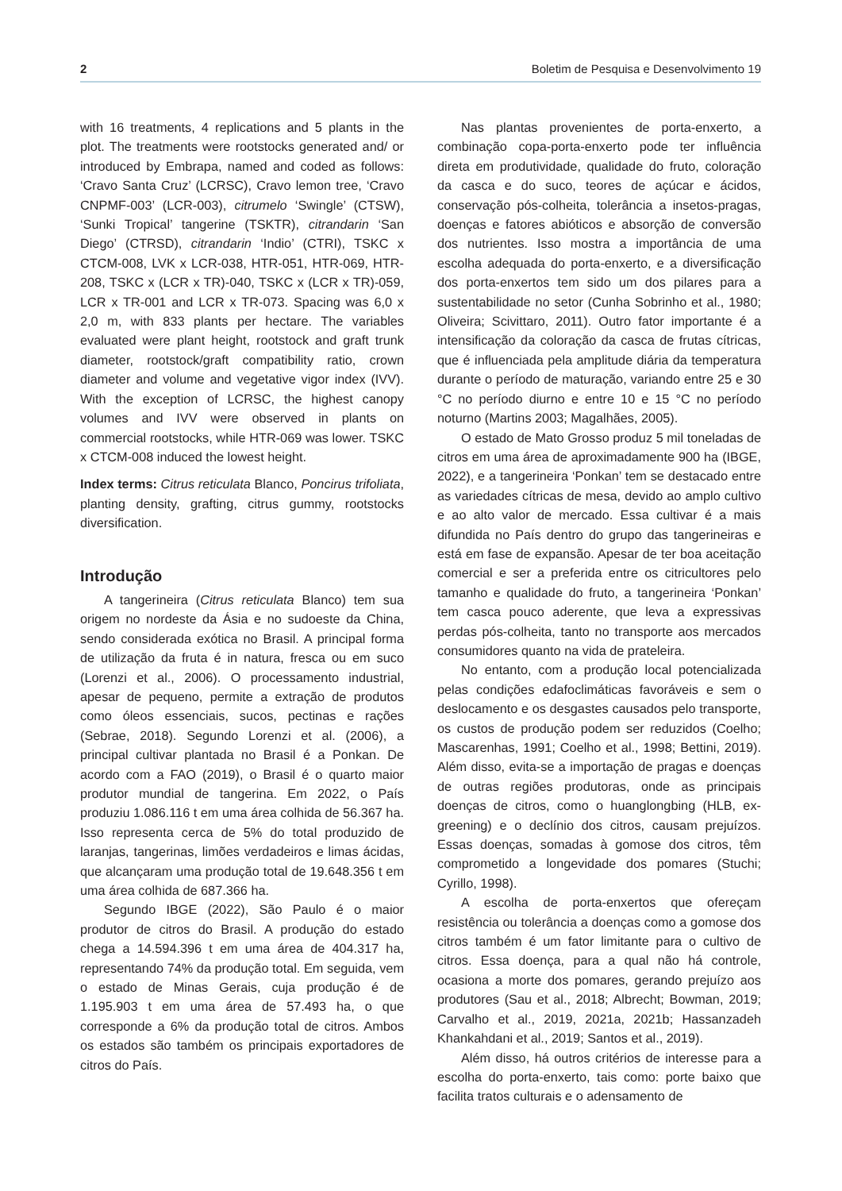2 Boletim de Pesquisa e Desenvolvimento 19
with 16 treatments, 4 replications and 5 plants in the plot. The treatments were rootstocks generated and/ or introduced by Embrapa, named and coded as follows: ‘Cravo Santa Cruz’ (LCRSC), Cravo lemon tree, ‘Cravo CNPMF-003’ (LCR-003), citrumelo ‘Swingle’ (CTSW), ‘Sunki Tropical’ tangerine (TSKTR), citrandarin ‘San Diego’ (CTRSD), citrandarin ‘Indio’ (CTRI), TSKC x CTCM-008, LVK x LCR-038, HTR-051, HTR-069, HTR-208, TSKC x (LCR x TR)-040, TSKC x (LCR x TR)-059, LCR x TR-001 and LCR x TR-073. Spacing was 6,0 x 2,0 m, with 833 plants per hectare. The variables evaluated were plant height, rootstock and graft trunk diameter, rootstock/graft compatibility ratio, crown diameter and volume and vegetative vigor index (IVV). With the exception of LCRSC, the highest canopy volumes and IVV were observed in plants on commercial rootstocks, while HTR-069 was lower. TSKC x CTCM-008 induced the lowest height.
Index terms: Citrus reticulata Blanco, Poncirus trifoliata, planting density, grafting, citrus gummy, rootstocks diversification.
Introdução
A tangerineira (Citrus reticulata Blanco) tem sua origem no nordeste da Ásia e no sudoeste da China, sendo considerada exótica no Brasil. A principal forma de utilização da fruta é in natura, fresca ou em suco (Lorenzi et al., 2006). O processamento industrial, apesar de pequeno, permite a extração de produtos como óleos essenciais, sucos, pectinas e rações (Sebrae, 2018). Segundo Lorenzi et al. (2006), a principal cultivar plantada no Brasil é a Ponkan. De acordo com a FAO (2019), o Brasil é o quarto maior produtor mundial de tangerina. Em 2022, o País produziu 1.086.116 t em uma área colhida de 56.367 ha. Isso representa cerca de 5% do total produzido de laranjas, tangerinas, limões verdadeiros e limas ácidas, que alcançaram uma produção total de 19.648.356 t em uma área colhida de 687.366 ha.
Segundo IBGE (2022), São Paulo é o maior produtor de citros do Brasil. A produção do estado chega a 14.594.396 t em uma área de 404.317 ha, representando 74% da produção total. Em seguida, vem o estado de Minas Gerais, cuja produção é de 1.195.903 t em uma área de 57.493 ha, o que corresponde a 6% da produção total de citros. Ambos os estados são também os principais exportadores de citros do País.
Nas plantas provenientes de porta-enxerto, a combinação copa-porta-enxerto pode ter influência direta em produtividade, qualidade do fruto, coloração da casca e do suco, teores de açúcar e ácidos, conservação pós-colheita, tolerância a insetos-pragas, doenças e fatores abióticos e absorção de conversão dos nutrientes. Isso mostra a importância de uma escolha adequada do porta-enxerto, e a diversificação dos porta-enxertos tem sido um dos pilares para a sustentabilidade no setor (Cunha Sobrinho et al., 1980; Oliveira; Scivittaro, 2011). Outro fator importante é a intensificação da coloração da casca de frutas cítricas, que é influenciada pela amplitude diária da temperatura durante o período de maturação, variando entre 25 e 30 °C no período diurno e entre 10 e 15 °C no período noturno (Martins 2003; Magalhães, 2005).
O estado de Mato Grosso produz 5 mil toneladas de citros em uma área de aproximadamente 900 ha (IBGE, 2022), e a tangerineira ‘Ponkan’ tem se destacado entre as variedades cítricas de mesa, devido ao amplo cultivo e ao alto valor de mercado. Essa cultivar é a mais difundida no País dentro do grupo das tangerineiras e está em fase de expansão. Apesar de ter boa aceitação comercial e ser a preferida entre os citricultores pelo tamanho e qualidade do fruto, a tangerineira ‘Ponkan’ tem casca pouco aderente, que leva a expressivas perdas pós-colheita, tanto no transporte aos mercados consumidores quanto na vida de prateleira.
No entanto, com a produção local potencializada pelas condições edafoclimáticas favoráveis e sem o deslocamento e os desgastes causados pelo transporte, os custos de produção podem ser reduzidos (Coelho; Mascarenhas, 1991; Coelho et al., 1998; Bettini, 2019). Além disso, evita-se a importação de pragas e doenças de outras regiões produtoras, onde as principais doenças de citros, como o huanglongbing (HLB, ex-greening) e o declínio dos citros, causam prejuízos. Essas doenças, somadas à gomose dos citros, têm comprometido a longevidade dos pomares (Stuchi; Cyrillo, 1998).
A escolha de porta-enxertos que ofereçam resistência ou tolerância a doenças como a gomose dos citros também é um fator limitante para o cultivo de citros. Essa doença, para a qual não há controle, ocasiona a morte dos pomares, gerando prejuízo aos produtores (Sau et al., 2018; Albrecht; Bowman, 2019; Carvalho et al., 2019, 2021a, 2021b; Hassanzadeh Khankahdani et al., 2019; Santos et al., 2019).
Além disso, há outros critérios de interesse para a escolha do porta-enxerto, tais como: porte baixo que facilita tratos culturais e o adensamento de